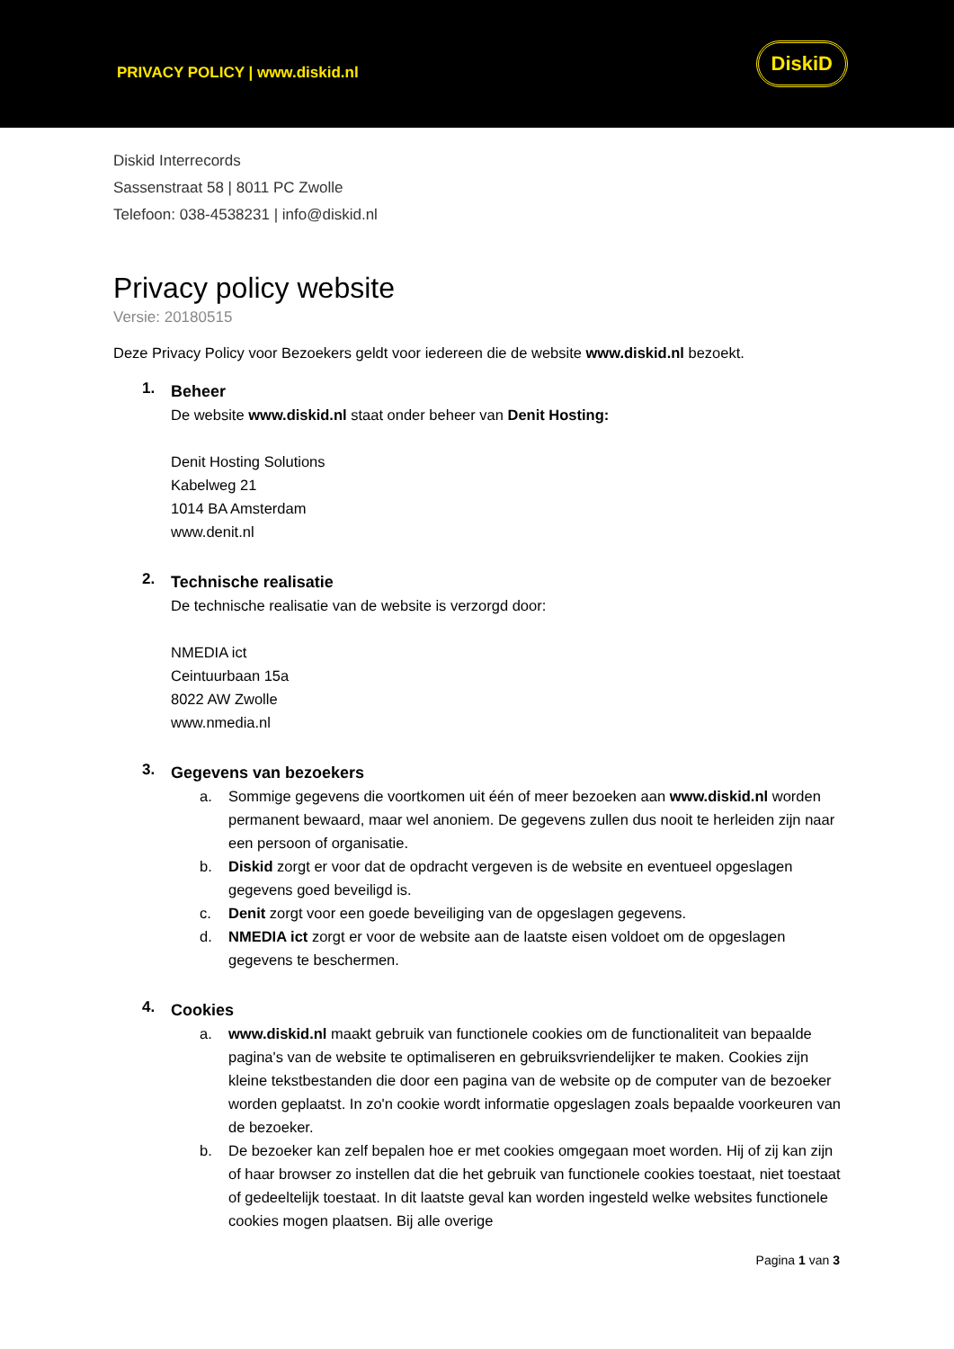PRIVACY POLICY | www.diskid.nl
DiskiD
Diskid Interrecords
Sassenstraat 58 | 8011 PC Zwolle
Telefoon: 038-4538231 | info@diskid.nl
Privacy policy website
Versie: 20180515
Deze Privacy Policy voor Bezoekers geldt voor iedereen die de website www.diskid.nl bezoekt.
1.
Beheer
De website www.diskid.nl staat onder beheer van Denit Hosting:
Denit Hosting Solutions
Kabelweg 21
1014 BA Amsterdam
www.denit.nl
2.
Technische realisatie
De technische realisatie van de website is verzorgd door:
NMEDIA ict
Ceintuurbaan 15a
8022 AW Zwolle
www.nmedia.nl
3.
Gegevens van bezoekers
a. Sommige gegevens die voortkomen uit één of meer bezoeken aan www.diskid.nl worden permanent bewaard, maar wel anoniem. De gegevens zullen dus nooit te herleiden zijn naar een persoon of organisatie.
b. Diskid zorgt er voor dat de opdracht vergeven is de website en eventueel opgeslagen gegevens goed beveiligd is.
c. Denit zorgt voor een goede beveiliging van de opgeslagen gegevens.
d. NMEDIA ict zorgt er voor de website aan de laatste eisen voldoet om de opgeslagen gegevens te beschermen.
4.
Cookies
a. www.diskid.nl maakt gebruik van functionele cookies om de functionaliteit van bepaalde pagina's van de website te optimaliseren en gebruiksvriendelijker te maken. Cookies zijn kleine tekstbestanden die door een pagina van de website op de computer van de bezoeker worden geplaatst. In zo'n cookie wordt informatie opgeslagen zoals bepaalde voorkeuren van de bezoeker.
b. De bezoeker kan zelf bepalen hoe er met cookies omgegaan moet worden. Hij of zij kan zijn of haar browser zo instellen dat die het gebruik van functionele cookies toestaat, niet toestaat of gedeeltelijk toestaat. In dit laatste geval kan worden ingesteld welke websites functionele cookies mogen plaatsen. Bij alle overige
Pagina 1 van 3